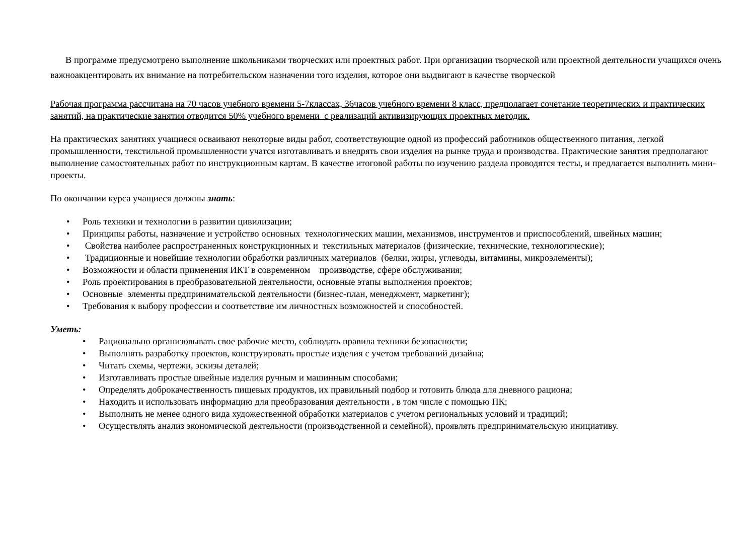В программе предусмотрено выполнение школьниками творческих или проектных работ. При организации творческой или проектной деятельности учащихся очень важноакцентировать их внимание на потребительском назначении того изделия, которое они выдвигают в качестве творческой
Рабочая программа рассчитана на 70 часов учебного времени 5-7классах, 36часов учебного времени 8 класс, предполагает сочетание теоретических и практических занятий, на практические занятия отводится 50% учебного времени с реализаций активизирующих проектных методик.
На практических занятиях учащиеся осваивают некоторые виды работ, соответствующие одной из профессий работников общественного питания, легкой промышленности, текстильной промышленности учатся изготавливать и внедрять свои изделия на рынке труда и производства. Практические занятия предполагают выполнение самостоятельных работ по инструкционным картам. В качестве итоговой работы по изучению раздела проводятся тесты, и предлагается выполнить мини-проекты.
По окончании курса учащиеся должны знать:
• Роль техники и технологии в развитии цивилизации;
• Принципы работы, назначение и устройство основных технологических машин, механизмов, инструментов и приспособлений, швейных машин;
• Свойства наиболее распространенных конструкционных и текстильных материалов (физические, технические, технологические);
• Традиционные и новейшие технологии обработки различных материалов (белки, жиры, углеводы, витамины, микроэлементы);
• Возможности и области применения ИКТ в современном производстве, сфере обслуживания;
• Роль проектирования в преобразовательной деятельности, основные этапы выполнения проектов;
• Основные элементы предпринимательской деятельности (бизнес-план, менеджмент, маркетинг);
• Требования к выбору профессии и соответствие им личностных возможностей и способностей.
Уметь:
• Рационально организовывать свое рабочие место, соблюдать правила техники безопасности;
• Выполнять разработку проектов, конструировать простые изделия с учетом требований дизайна;
• Читать схемы, чертежи, эскизы деталей;
• Изготавливать простые швейные изделия ручным и машинным способами;
• Определять доброкачественность пищевых продуктов, их правильный подбор и готовить блюда для дневного рациона;
• Находить и использовать информацию для преобразования деятельности , в том числе с помощью ПК;
• Выполнять не менее одного вида художественной обработки материалов с учетом региональных условий и традиций;
• Осуществлять анализ экономической деятельности (производственной и семейной), проявлять предпринимательскую инициативу.